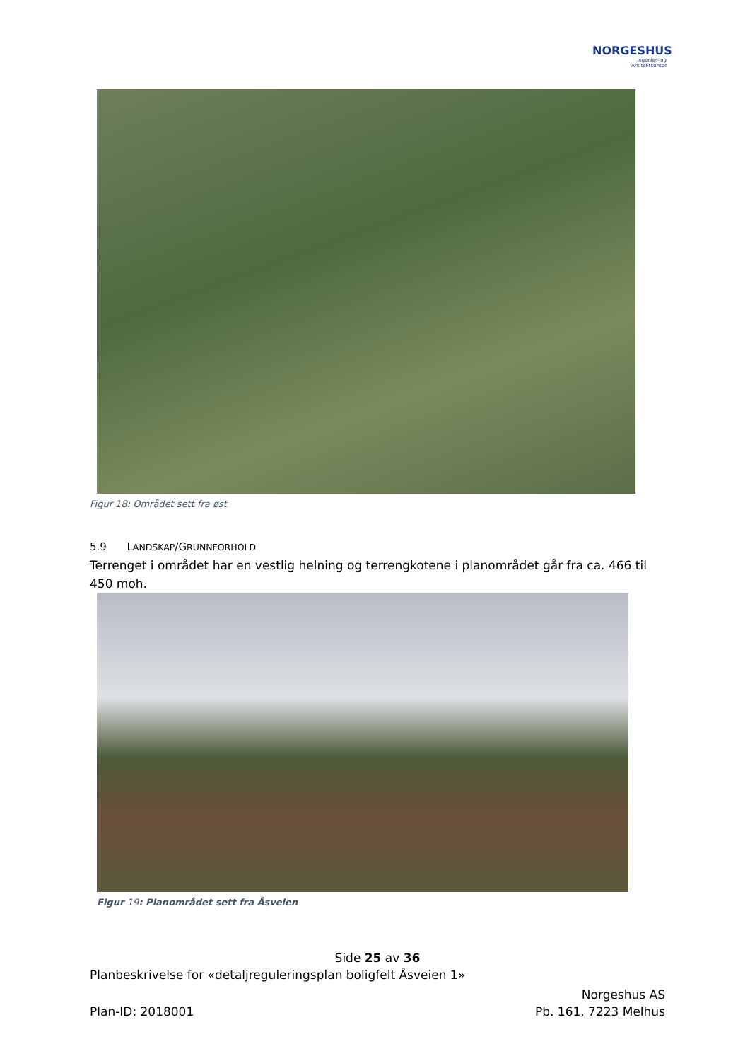NORGESHUS
Ingeniør- og
Arkitektkontor
Figur 18: Området sett fra øst
5.9 LANDSKAP/GRUNNFORHOLD
Terrenget i området har en vestlig helning og terrengkotene i planområdet går fra ca. 466 til 450 moh.
Figur 19: Planområdet sett fra Åsveien
Side 25 av 36
Planbeskrivelse for «detaljreguleringsplan boligfelt Åsveien 1»
Plan-ID: 2018001
Norgeshus AS
Pb. 161, 7223 Melhus